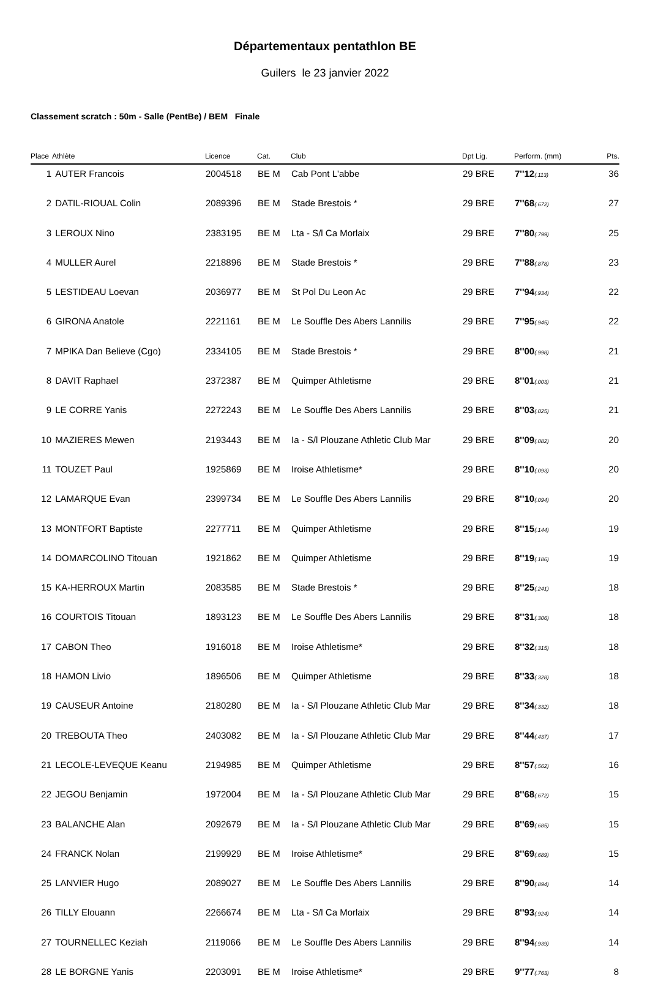Départementaux pentathlon BE
Guilers le 23 janvier 2022
Classement scratch : 50m - Salle (PentBe) / BEM Finale
| Place | Athlète | Licence | Cat. | Club | Dpt Lig. | Perform. (mm) | Pts. |
| --- | --- | --- | --- | --- | --- | --- | --- |
| 1 | AUTER Francois | 2004518 | BE M | Cab Pont L'abbe | 29 BRE | 7''12 (.113) | 36 |
| 2 | DATIL-RIOUAL Colin | 2089396 | BE M | Stade Brestois * | 29 BRE | 7''68 (.672) | 27 |
| 3 | LEROUX Nino | 2383195 | BE M | Lta - S/l Ca Morlaix | 29 BRE | 7''80 (.799) | 25 |
| 4 | MULLER Aurel | 2218896 | BE M | Stade Brestois * | 29 BRE | 7''88 (.878) | 23 |
| 5 | LESTIDEAU Loevan | 2036977 | BE M | St Pol Du Leon Ac | 29 BRE | 7''94 (.934) | 22 |
| 6 | GIRONA Anatole | 2221161 | BE M | Le Souffle Des Abers Lannilis | 29 BRE | 7''95 (.945) | 22 |
| 7 | MPIKA Dan Believe (Cgo) | 2334105 | BE M | Stade Brestois * | 29 BRE | 8''00 (.998) | 21 |
| 8 | DAVIT Raphael | 2372387 | BE M | Quimper Athletisme | 29 BRE | 8''01 (.003) | 21 |
| 9 | LE CORRE Yanis | 2272243 | BE M | Le Souffle Des Abers Lannilis | 29 BRE | 8''03 (.025) | 21 |
| 10 | MAZIERES Mewen | 2193443 | BE M | Ia - S/l Plouzane Athletic Club Mar | 29 BRE | 8''09 (.082) | 20 |
| 11 | TOUZET Paul | 1925869 | BE M | Iroise Athletisme* | 29 BRE | 8''10 (.093) | 20 |
| 12 | LAMARQUE Evan | 2399734 | BE M | Le Souffle Des Abers Lannilis | 29 BRE | 8''10 (.094) | 20 |
| 13 | MONTFORT Baptiste | 2277711 | BE M | Quimper Athletisme | 29 BRE | 8''15 (.144) | 19 |
| 14 | DOMARCOLINO Titouan | 1921862 | BE M | Quimper Athletisme | 29 BRE | 8''19 (.186) | 19 |
| 15 | KA-HERROUX Martin | 2083585 | BE M | Stade Brestois * | 29 BRE | 8''25 (.241) | 18 |
| 16 | COURTOIS Titouan | 1893123 | BE M | Le Souffle Des Abers Lannilis | 29 BRE | 8''31 (.306) | 18 |
| 17 | CABON Theo | 1916018 | BE M | Iroise Athletisme* | 29 BRE | 8''32 (.315) | 18 |
| 18 | HAMON Livio | 1896506 | BE M | Quimper Athletisme | 29 BRE | 8''33 (.328) | 18 |
| 19 | CAUSEUR Antoine | 2180280 | BE M | Ia - S/l Plouzane Athletic Club Mar | 29 BRE | 8''34 (.332) | 18 |
| 20 | TREBOUTA Theo | 2403082 | BE M | Ia - S/l Plouzane Athletic Club Mar | 29 BRE | 8''44 (.437) | 17 |
| 21 | LECOLE-LEVEQUE Keanu | 2194985 | BE M | Quimper Athletisme | 29 BRE | 8''57 (.562) | 16 |
| 22 | JEGOU Benjamin | 1972004 | BE M | Ia - S/l Plouzane Athletic Club Mar | 29 BRE | 8''68 (.672) | 15 |
| 23 | BALANCHE Alan | 2092679 | BE M | Ia - S/l Plouzane Athletic Club Mar | 29 BRE | 8''69 (.685) | 15 |
| 24 | FRANCK Nolan | 2199929 | BE M | Iroise Athletisme* | 29 BRE | 8''69 (.689) | 15 |
| 25 | LANVIER Hugo | 2089027 | BE M | Le Souffle Des Abers Lannilis | 29 BRE | 8''90 (.894) | 14 |
| 26 | TILLY Elouann | 2266674 | BE M | Lta - S/l Ca Morlaix | 29 BRE | 8''93 (.924) | 14 |
| 27 | TOURNELLEC Keziah | 2119066 | BE M | Le Souffle Des Abers Lannilis | 29 BRE | 8''94 (.939) | 14 |
| 28 | LE BORGNE Yanis | 2203091 | BE M | Iroise Athletisme* | 29 BRE | 9''77 (.763) | 8 |